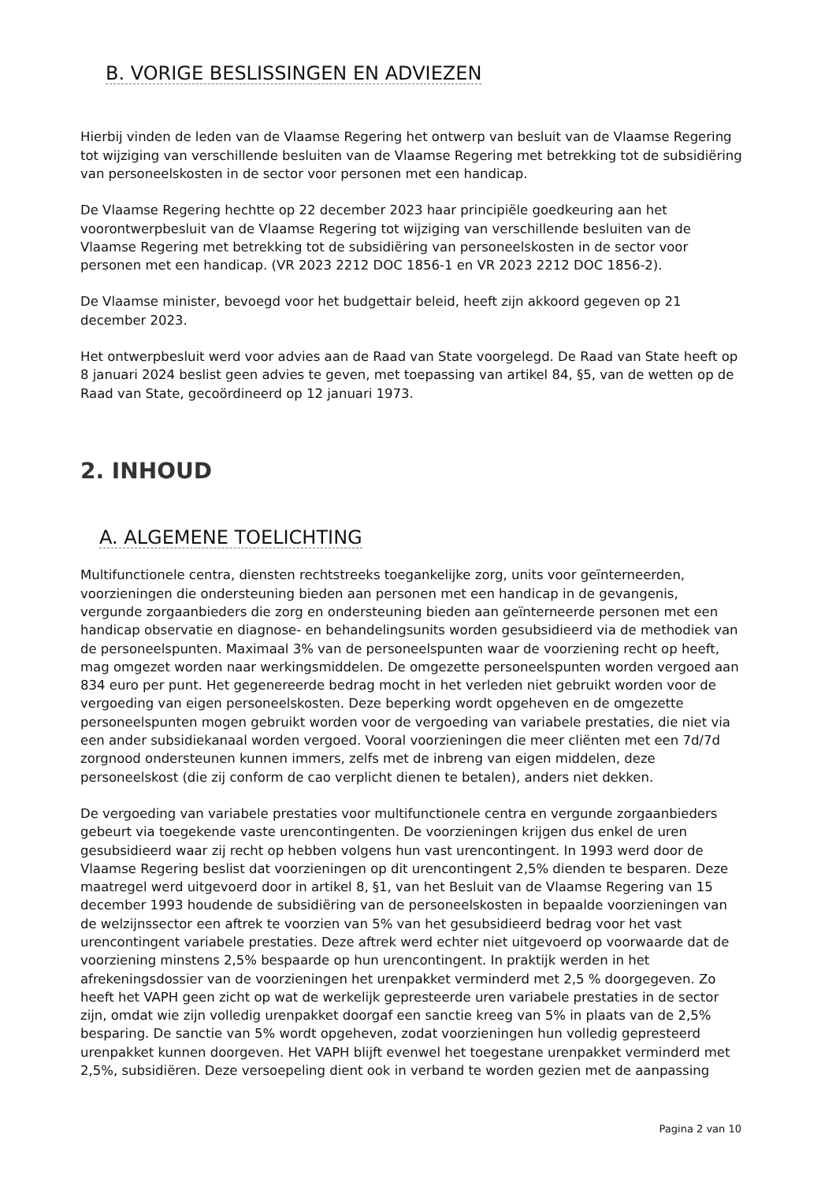B. VORIGE BESLISSINGEN EN ADVIEZEN
Hierbij vinden de leden van de Vlaamse Regering het ontwerp van besluit van de Vlaamse Regering tot wijziging van verschillende besluiten van de Vlaamse Regering met betrekking tot de subsidiëring van personeelskosten in de sector voor personen met een handicap.
De Vlaamse Regering hechtte op 22 december 2023 haar principiële goedkeuring aan het voorontwerpbesluit van de Vlaamse Regering tot wijziging van verschillende besluiten van de Vlaamse Regering met betrekking tot de subsidiëring van personeelskosten in de sector voor personen met een handicap. (VR 2023 2212 DOC 1856-1 en VR 2023 2212 DOC 1856-2).
De Vlaamse minister, bevoegd voor het budgettair beleid, heeft zijn akkoord gegeven op 21 december 2023.
Het ontwerpbesluit werd voor advies aan de Raad van State voorgelegd. De Raad van State heeft op 8 januari 2024 beslist geen advies te geven, met toepassing van artikel 84, §5, van de wetten op de Raad van State, gecoördineerd op 12 januari 1973.
2. INHOUD
A. ALGEMENE TOELICHTING
Multifunctionele centra, diensten rechtstreeks toegankelijke zorg, units voor geïnterneerden, voorzieningen die ondersteuning bieden aan personen met een handicap in de gevangenis, vergunde zorgaanbieders die zorg en ondersteuning bieden aan geïnterneerde personen met een handicap observatie en diagnose- en behandelingsunits worden gesubsidieerd via de methodiek van de personeelspunten. Maximaal 3% van de personeelspunten waar de voorziening recht op heeft, mag omgezet worden naar werkingsmiddelen. De omgezette personeelspunten worden vergoed aan 834 euro per punt. Het gegenereerde bedrag mocht in het verleden niet gebruikt worden voor de vergoeding van eigen personeelskosten. Deze beperking wordt opgeheven en de omgezette personeelspunten mogen gebruikt worden voor de vergoeding van variabele prestaties, die niet via een ander subsidiekanaal worden vergoed. Vooral voorzieningen die meer cliënten met een 7d/7d zorgnood ondersteunen kunnen immers, zelfs met de inbreng van eigen middelen, deze personeelskost (die zij conform de cao verplicht dienen te betalen), anders niet dekken.
De vergoeding van variabele prestaties voor multifunctionele centra en vergunde zorgaanbieders gebeurt via toegekende vaste urencontingenten. De voorzieningen krijgen dus enkel de uren gesubsidieerd waar zij recht op hebben volgens hun vast urencontingent. In 1993 werd door de Vlaamse Regering beslist dat voorzieningen op dit urencontingent 2,5% dienden te besparen. Deze maatregel werd uitgevoerd door in artikel 8, §1, van het Besluit van de Vlaamse Regering van 15 december 1993 houdende de subsidiëring van de personeelskosten in bepaalde voorzieningen van de welzijnssector een aftrek te voorzien van 5% van het gesubsidieerd bedrag voor het vast urencontingent variabele prestaties. Deze aftrek werd echter niet uitgevoerd op voorwaarde dat de voorziening minstens 2,5% bespaarde op hun urencontingent. In praktijk werden in het afrekeningsdossier van de voorzieningen het urenpakket verminderd met 2,5 % doorgegeven. Zo heeft het VAPH geen zicht op wat de werkelijk gepresteerde uren variabele prestaties in de sector zijn, omdat wie zijn volledig urenpakket doorgaf een sanctie kreeg van 5% in plaats van de 2,5% besparing. De sanctie van 5% wordt opgeheven, zodat voorzieningen hun volledig gepresteerd urenpakket kunnen doorgeven. Het VAPH blijft evenwel het toegestane urenpakket verminderd met 2,5%, subsidiëren. Deze versoepeling dient ook in verband te worden gezien met de aanpassing
Pagina 2 van 10